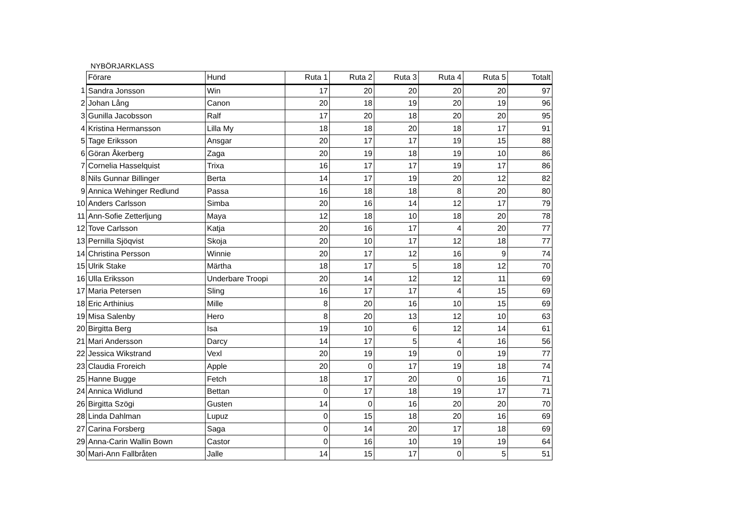NYBÖRJARKLASS
| | Förare | Hund | Ruta 1 | Ruta 2 | Ruta 3 | Ruta 4 | Ruta 5 | Totalt |
| 1 | Sandra Jonsson | Win | 17 | 20 | 20 | 20 | 20 | 97 |
| 2 | Johan Lång | Canon | 20 | 18 | 19 | 20 | 19 | 96 |
| 3 | Gunilla Jacobsson | Ralf | 17 | 20 | 18 | 20 | 20 | 95 |
| 4 | Kristina Hermansson | Lilla My | 18 | 18 | 20 | 18 | 17 | 91 |
| 5 | Tage Eriksson | Ansgar | 20 | 17 | 17 | 19 | 15 | 88 |
| 6 | Göran Åkerberg | Zaga | 20 | 19 | 18 | 19 | 10 | 86 |
| 7 | Cornelia Hasselquist | Trixa | 16 | 17 | 17 | 19 | 17 | 86 |
| 8 | Nils Gunnar Billinger | Berta | 14 | 17 | 19 | 20 | 12 | 82 |
| 9 | Annica Wehinger Redlund | Passa | 16 | 18 | 18 | 8 | 20 | 80 |
| 10 | Anders Carlsson | Simba | 20 | 16 | 14 | 12 | 17 | 79 |
| 11 | Ann-Sofie Zetterljung | Maya | 12 | 18 | 10 | 18 | 20 | 78 |
| 12 | Tove Carlsson | Katja | 20 | 16 | 17 | 4 | 20 | 77 |
| 13 | Pernilla Sjöqvist | Skoja | 20 | 10 | 17 | 12 | 18 | 77 |
| 14 | Christina Persson | Winnie | 20 | 17 | 12 | 16 | 9 | 74 |
| 15 | Ulrik Stake | Märtha | 18 | 17 | 5 | 18 | 12 | 70 |
| 16 | Ulla Eriksson | Underbare Troopi | 20 | 14 | 12 | 12 | 11 | 69 |
| 17 | Maria Petersen | Sling | 16 | 17 | 17 | 4 | 15 | 69 |
| 18 | Eric Arthinius | Mille | 8 | 20 | 16 | 10 | 15 | 69 |
| 19 | Misa Salenby | Hero | 8 | 20 | 13 | 12 | 10 | 63 |
| 20 | Birgitta Berg | Isa | 19 | 10 | 6 | 12 | 14 | 61 |
| 21 | Mari Andersson | Darcy | 14 | 17 | 5 | 4 | 16 | 56 |
| 22 | Jessica Wikstrand | Vexl | 20 | 19 | 19 | 0 | 19 | 77 |
| 23 | Claudia Froreich | Apple | 20 | 0 | 17 | 19 | 18 | 74 |
| 25 | Hanne Bugge | Fetch | 18 | 17 | 20 | 0 | 16 | 71 |
| 24 | Annica Widlund | Bettan | 0 | 17 | 18 | 19 | 17 | 71 |
| 26 | Birgitta Szögi | Gusten | 14 | 0 | 16 | 20 | 20 | 70 |
| 28 | Linda Dahlman | Lupuz | 0 | 15 | 18 | 20 | 16 | 69 |
| 27 | Carina Forsberg | Saga | 0 | 14 | 20 | 17 | 18 | 69 |
| 29 | Anna-Carin Wallin Bown | Castor | 0 | 16 | 10 | 19 | 19 | 64 |
| 30 | Mari-Ann Fallbråten | Jalle | 14 | 15 | 17 | 0 | 5 | 51 |